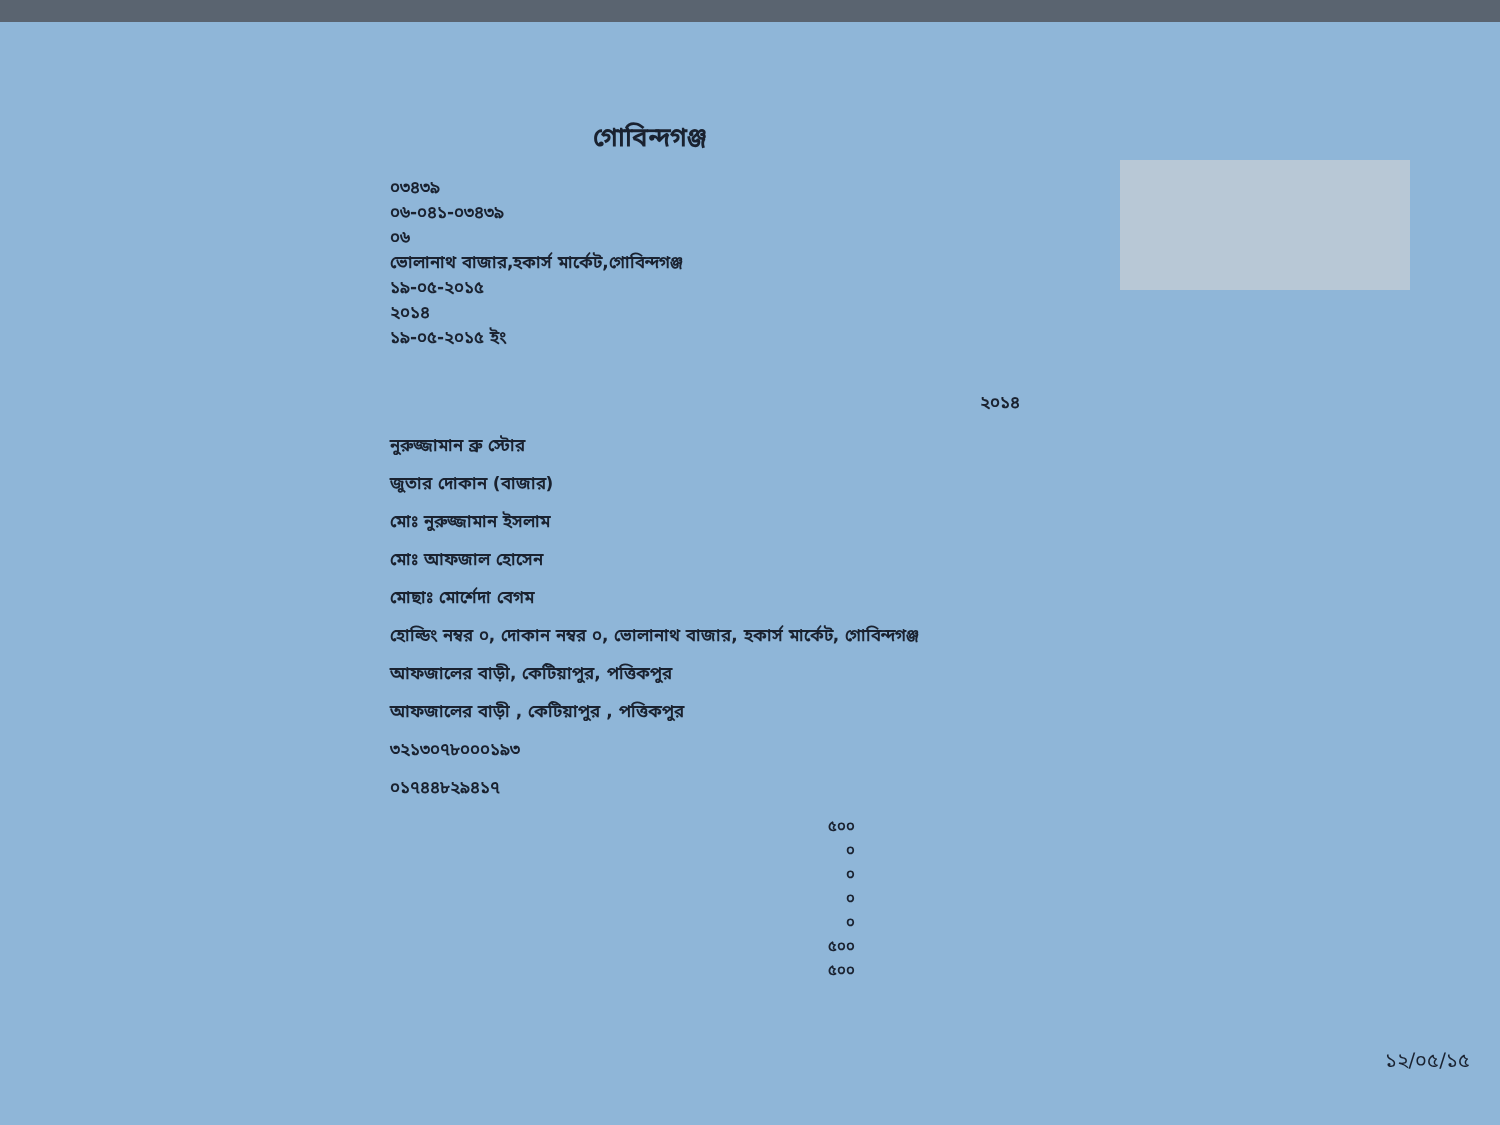গোবিন্দগঞ্জ
০৩৪৩৯
০৬-০৪১-০৩৪৩৯
০৬
ভোলানাথ বাজার,হকার্স মার্কেট,গোবিন্দগঞ্জ
১৯-০৫-২০১৫
২০১৪
১৯-০৫-২০১৫ ইং
২০১৪
নুরুজ্জামান ব্রু স্টোর
জুতার দোকান (বাজার)
মোঃ নুরুজ্জামান ইসলাম
মোঃ আফজাল হোসেন
মোছাঃ মোর্শেদা বেগম
হোল্ডিং নম্বর ০, দোকান নম্বর ০, ভোলানাথ বাজার, হকার্স মার্কেট, গোবিন্দগঞ্জ
আফজালের বাড়ী, কেটিয়াপুর, পত্তিকপুর
আফজালের বাড়ী , কেটিয়াপুর , পত্তিকপুর
৩২১৩০৭৮০০০১৯৩
০১৭৪৪৮২৯৪১৭
| | ৫০০ |
| | ০ |
| | ০ |
| | ০ |
| | ০ |
| | ৫০০ |
| | ৫০০ |
১২/০৫/১৫